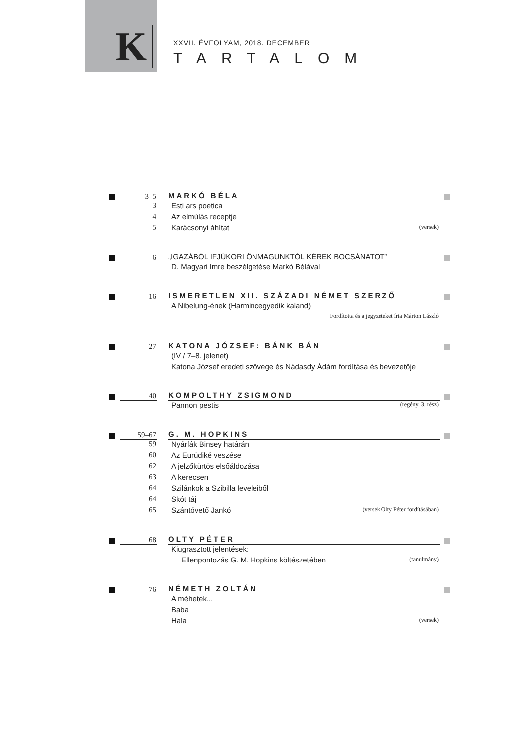K
XXVII. ÉVFOLYAM, 2018. DECEMBER
TARTALOM
3–5
MARKÓ BÉLA
3 Esti ars poetica
4 Az elmúlás receptje
5 Karácsonyi áhítat (versek)
6
„IGAZÁBÓL IFJÚKORI ÖNMAGUNKTÓL KÉREK BOCSÁNATOT”
D. Magyari Imre beszélgetése Markó Bélával
16
ISMERETLEN XII. SZÁZADI NÉMET SZERZŐ
A Nibelung-ének (Harmincegyedik kaland)
Fordította és a jegyzeteket írta Márton László
27
KATONA JÓZSEF: BÁNK BÁN
(IV / 7–8. jelenet)
Katona József eredeti szövege és Nádasdy Ádám fordítása és bevezetője
40
KOMPOLTHY ZSIGMOND
Pannon pestis (regény, 3. rész)
59–67
G. M. HOPKINS
59 Nyárfák Binsey határán
60 Az Eurüdiké veszése
62 A jelzőkürtös elsőáldozása
63 A kerecsen
64 Szilánkok a Szibilla leveleiből
64 Skót táj
65 Szántóvető Jankó (versek Olty Péter fordításában)
68
OLTY PÉTER
Kiugrasztott jelentések:
Ellenpontozás G. M. Hopkins költészetében (tanulmány)
76
NÉMETH ZOLTÁN
A méhetek...
Baba
Hala (versek)